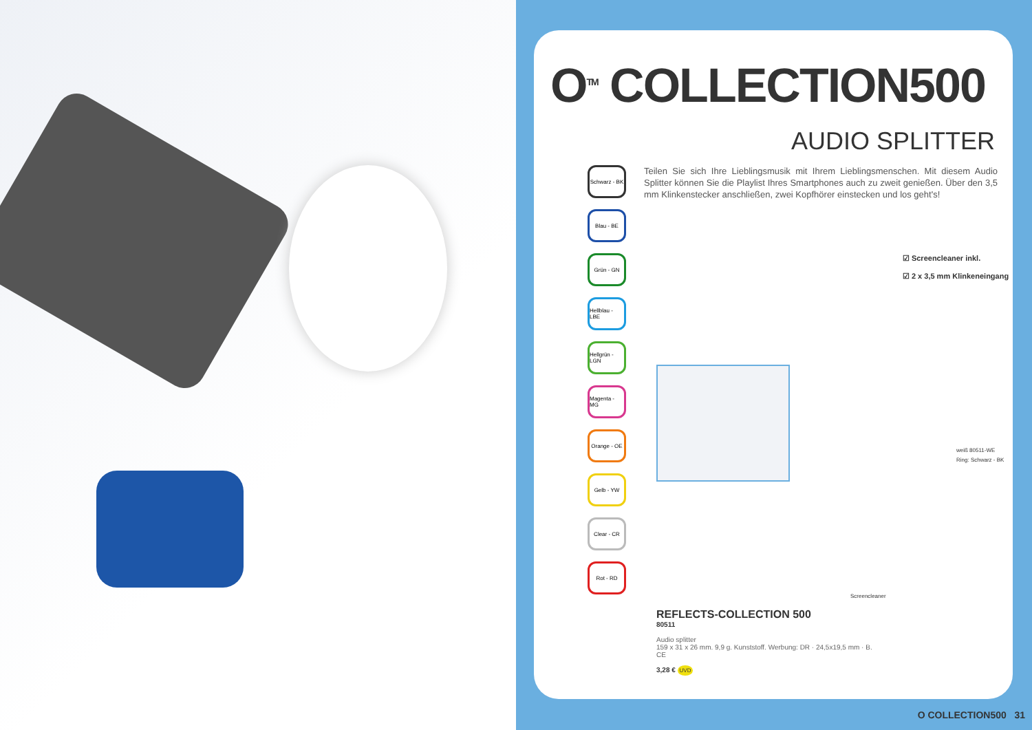O<sup>TM</sup> COLLECTION500
AUDIO SPLITTER
Schwarz - BK
Blau - BE
Grün - GN
Hellblau - LBE
Hellgrün - LGN
Magenta - MG
Orange - OE
Gelb - YW
Clear - CR
Rot - RD
Teilen Sie sich Ihre Lieblingsmusik mit Ihrem Lieblingsmenschen. Mit diesem Audio Splitter können Sie die Playlist Ihres Smartphones auch zu zweit genießen. Über den 3,5 mm Klinken­stecker anschließen, zwei Kopfhörer einstecken und los geht's!
☑ Screencleaner inkl.
☑ 2 x 3,5 mm Klinkeneingang
weiß 80511-WE
Ring: Schwarz - BK
Screencleaner
REFLECTS-COLLECTION 500
80511
Audio splitter
159 x 31 x 26 mm. 9,9 g. Kunststoff. Werbung: DR · 24,5x19,5 mm · B.
CE
3,28 € UVD
O COLLECTION500 31